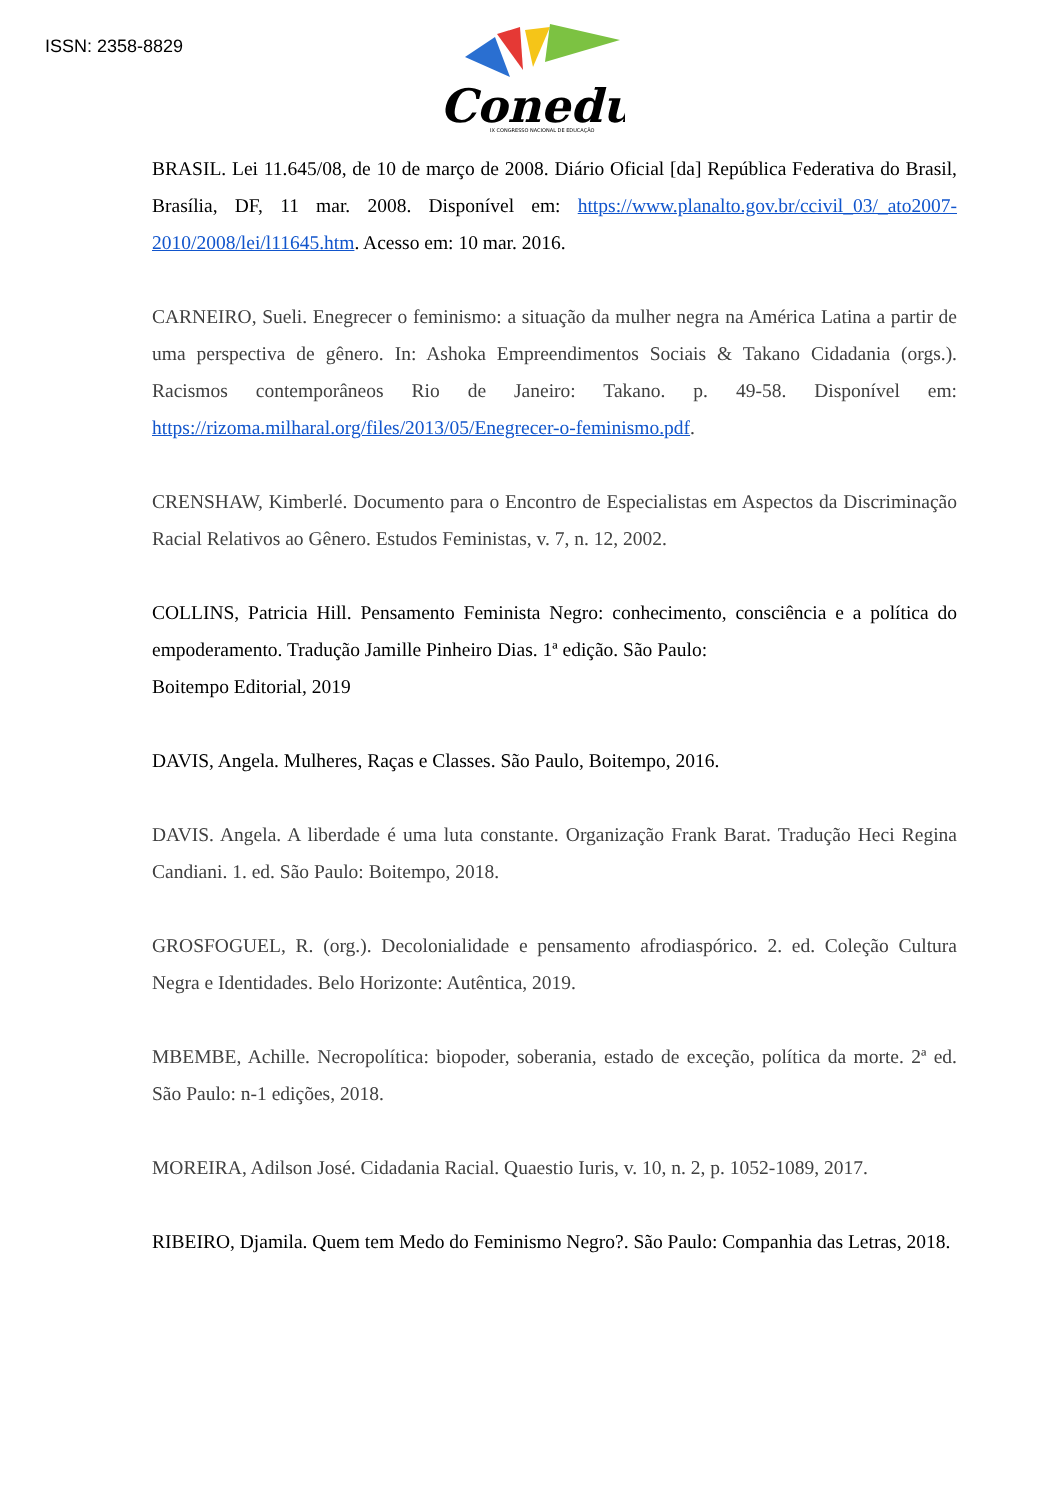ISSN: 2358-8829
Conedu
IX CONGRESSO NACIONAL DE EDUCAÇÃO
BRASIL. Lei 11.645/08, de 10 de março de 2008. Diário Oficial [da] República Federativa do Brasil, Brasília, DF, 11 mar. 2008. Disponível em: https://www.planalto.gov.br/ccivil_03/_ato2007-2010/2008/lei/l11645.htm. Acesso em: 10 mar. 2016.
CARNEIRO, Sueli. Enegrecer o feminismo: a situação da mulher negra na América Latina a partir de uma perspectiva de gênero. In: Ashoka Empreendimentos Sociais & Takano Cidadania (orgs.). Racismos contemporâneos Rio de Janeiro: Takano. p. 49-58. Disponível em: https://rizoma.milharal.org/files/2013/05/Enegrecer-o-feminismo.pdf.
CRENSHAW, Kimberlé. Documento para o Encontro de Especialistas em Aspectos da Discriminação Racial Relativos ao Gênero. Estudos Feministas, v. 7, n. 12, 2002.
COLLINS, Patricia Hill. Pensamento Feminista Negro: conhecimento, consciência e a política do empoderamento. Tradução Jamille Pinheiro Dias. 1ª edição. São Paulo:
Boitempo Editorial, 2019
DAVIS, Angela. Mulheres, Raças e Classes. São Paulo, Boitempo, 2016.
DAVIS. Angela. A liberdade é uma luta constante. Organização Frank Barat. Tradução Heci Regina Candiani. 1. ed. São Paulo: Boitempo, 2018.
GROSFOGUEL, R. (org.). Decolonialidade e pensamento afrodiaspórico. 2. ed. Coleção Cultura Negra e Identidades. Belo Horizonte: Autêntica, 2019.
MBEMBE, Achille. Necropolítica: biopoder, soberania, estado de exceção, política da morte. 2ª ed. São Paulo: n-1 edições, 2018.
MOREIRA, Adilson José. Cidadania Racial. Quaestio Iuris, v. 10, n. 2, p. 1052-1089, 2017.
RIBEIRO, Djamila. Quem tem Medo do Feminismo Negro?. São Paulo: Companhia das Letras, 2018.